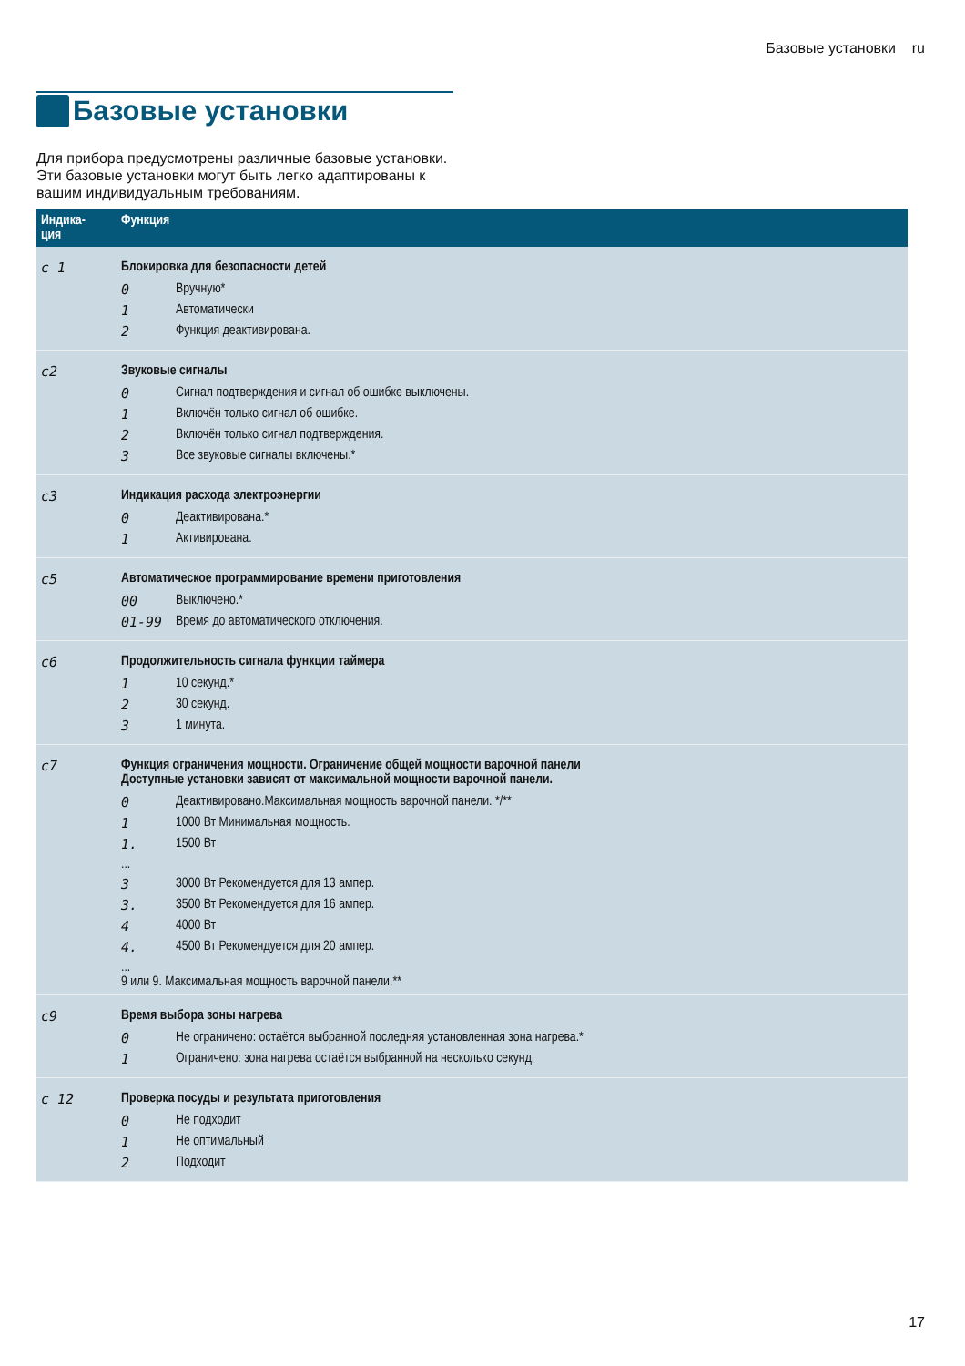Базовые установки ru
Базовые установки
Для прибора предусмотрены различные базовые установки. Эти базовые установки могут быть легко адаптированы к вашим индивидуальным требованиям.
| Индика- ция | Функция |
| --- | --- |
| c 1 | Блокировка для безопасности детей 0 Вручную* 1 Автоматически 2 Функция деактивирована. |
| c2 | Звуковые сигналы 0 Сигнал подтверждения и сигнал об ошибке выключены. 1 Включён только сигнал об ошибке. 2 Включён только сигнал подтверждения. 3 Все звуковые сигналы включены.* |
| c3 | Индикация расхода электроэнергии 0 Деактивирована.* 1 Активирована. |
| c5 | Автоматическое программирование времени приготовления 00 Выключено.* 01-99 Время до автоматического отключения. |
| c6 | Продолжительность сигнала функции таймера 1 10 секунд.* 2 30 секунд. 3 1 минута. |
| c7 | Функция ограничения мощности. Ограничение общей мощности варочной панели Доступные установки зависят от максимальной мощности варочной панели. 0 Деактивировано.Максимальная мощность варочной панели. */** 1 1000 Вт Минимальная мощность. 1. 1500 Вт ... 3 3000 Вт Рекомендуется для 13 ампер. 3. 3500 Вт Рекомендуется для 16 ампер. 4 4000 Вт 4. 4500 Вт Рекомендуется для 20 ампер. ... 9 или 9. Максимальная мощность варочной панели.** |
| c9 | Время выбора зоны нагрева 0 Не ограничено: остаётся выбранной последняя установленная зона нагрева.* 1 Ограничено: зона нагрева остаётся выбранной на несколько секунд. |
| c 12 | Проверка посуды и результата приготовления 0 Не подходит 1 Не оптимальный 2 Подходит |
17